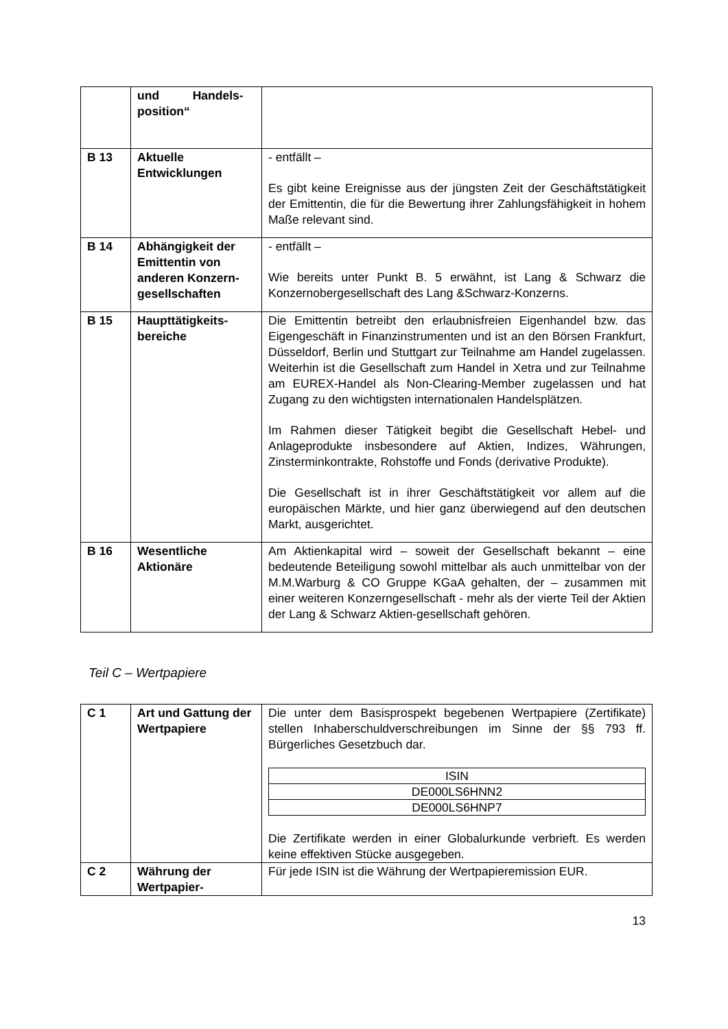| | und Handels- position“ | |
| B 13 | Aktuelle Entwicklungen | - entfällt – Es gibt keine Ereignisse aus der jüngsten Zeit der Geschäftstätigkeit der Emittentin, die für die Bewertung ihrer Zahlungsfähigkeit in hohem Maße relevant sind. |
| B 14 | Abhängigkeit der Emittentin von anderen Konzern-gesellschaften | - entfällt – Wie bereits unter Punkt B. 5 erwähnt, ist Lang & Schwarz die Konzernobergesellschaft des Lang &Schwarz-Konzerns. |
| B 15 | Haupttätigkeits-bereiche | Die Emittentin betreibt den erlaubnisfreien Eigenhandel bzw. das Eigengeschäft in Finanzinstrumenten und ist an den Börsen Frankfurt, Düsseldorf, Berlin und Stuttgart zur Teilnahme am Handel zugelassen. Weiterhin ist die Gesellschaft zum Handel in Xetra und zur Teilnahme am EUREX-Handel als Non-Clearing-Member zugelassen und hat Zugang zu den wichtigsten internationalen Handelsplätzen. Im Rahmen dieser Tätigkeit begibt die Gesellschaft Hebel- und Anlageprodukte insbesondere auf Aktien, Indizes, Währungen, Zinsterminkontrakte, Rohstoffe und Fonds (derivative Produkte). Die Gesellschaft ist in ihrer Geschäftstätigkeit vor allem auf die europäischen Märkte, und hier ganz überwiegend auf den deutschen Markt, ausgerichtet. |
| B 16 | Wesentliche Aktionäre | Am Aktienkapital wird – soweit der Gesellschaft bekannt – eine bedeutende Beteiligung sowohl mittelbar als auch unmittelbar von der M.M.Warburg & CO Gruppe KGaA gehalten, der – zusammen mit einer weiteren Konzerngesellschaft - mehr als der vierte Teil der Aktien der Lang & Schwarz Aktien-gesellschaft gehören. |
Teil C – Wertpapiere
| C 1 | Art und Gattung der Wertpapiere | Die unter dem Basisprospekt begebenen Wertpapiere (Zertifikate) stellen Inhaberschuldverschreibungen im Sinne der §§ 793 ff. Bürgerliches Gesetzbuch dar. / ISIN / / DE000LS6HNN2 / / DE000LS6HNP7 / Die Zertifikate werden in einer Globalurkunde verbrieft. Es werden keine effektiven Stücke ausgegeben. |
| C 2 | Währung der Wertpapier- | Für jede ISIN ist die Währung der Wertpapieremission EUR. |
13